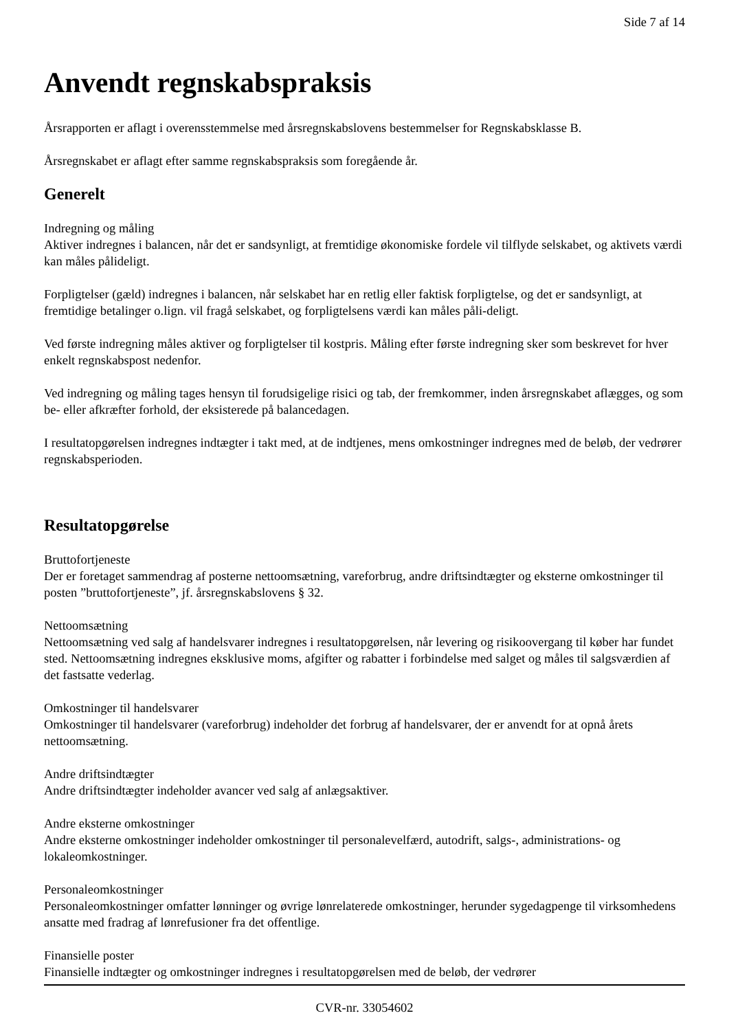Side 7 af 14
Anvendt regnskabspraksis
Årsrapporten er aflagt i overensstemmelse med årsregnskabslovens bestemmelser for Regnskabsklasse B.
Årsregnskabet er aflagt efter samme regnskabspraksis som foregående år.
Generelt
Indregning og måling
Aktiver indregnes i balancen, når det er sandsynligt, at fremtidige økonomiske fordele vil tilflyde selskabet, og aktivets værdi kan måles pålideligt.
Forpligtelser (gæld) indregnes i balancen, når selskabet har en retlig eller faktisk forpligtelse, og det er sandsynligt, at fremtidige betalinger o.lign. vil fragå selskabet, og forpligtelsens værdi kan måles påli-deligt.
Ved første indregning måles aktiver og forpligtelser til kostpris. Måling efter første indregning sker som beskrevet for hver enkelt regnskabspost nedenfor.
Ved indregning og måling tages hensyn til forudsigelige risici og tab, der fremkommer, inden årsregnskabet aflægges, og som be- eller afkræfter forhold, der eksisterede på balancedagen.
I resultatopgørelsen indregnes indtægter i takt med, at de indtjenes, mens omkostninger indregnes med de beløb, der vedrører regnskabsperioden.
Resultatopgørelse
Bruttofortjeneste
Der er foretaget sammendrag af posterne nettoomsætning, vareforbrug, andre driftsindtægter og eksterne omkostninger til posten ”bruttofortjeneste”, jf. årsregnskabslovens § 32.
Nettoomsætning
Nettoomsætning ved salg af handelsvarer indregnes i resultatopgørelsen, når levering og risikoovergang til køber har fundet sted. Nettoomsætning indregnes eksklusive moms, afgifter og rabatter i forbindelse med salget og måles til salgsværdien af det fastsatte vederlag.
Omkostninger til handelsvarer
Omkostninger til handelsvarer (vareforbrug) indeholder det forbrug af handelsvarer, der er anvendt for at opnå årets nettoomsætning.
Andre driftsindtægter
Andre driftsindtægter indeholder avancer ved salg af anlægsaktiver.
Andre eksterne omkostninger
Andre eksterne omkostninger indeholder omkostninger til personalevelfærd, autodrift, salgs-, administrations- og lokaleomkostninger.
Personaleomkostninger
Personaleomkostninger omfatter lønninger og øvrige lønrelaterede omkostninger, herunder sygedagpenge til virksomhedens ansatte med fradrag af lønrefusioner fra det offentlige.
Finansielle poster
Finansielle indtægter og omkostninger indregnes i resultatopgørelsen med de beløb, der vedrører
CVR-nr. 33054602